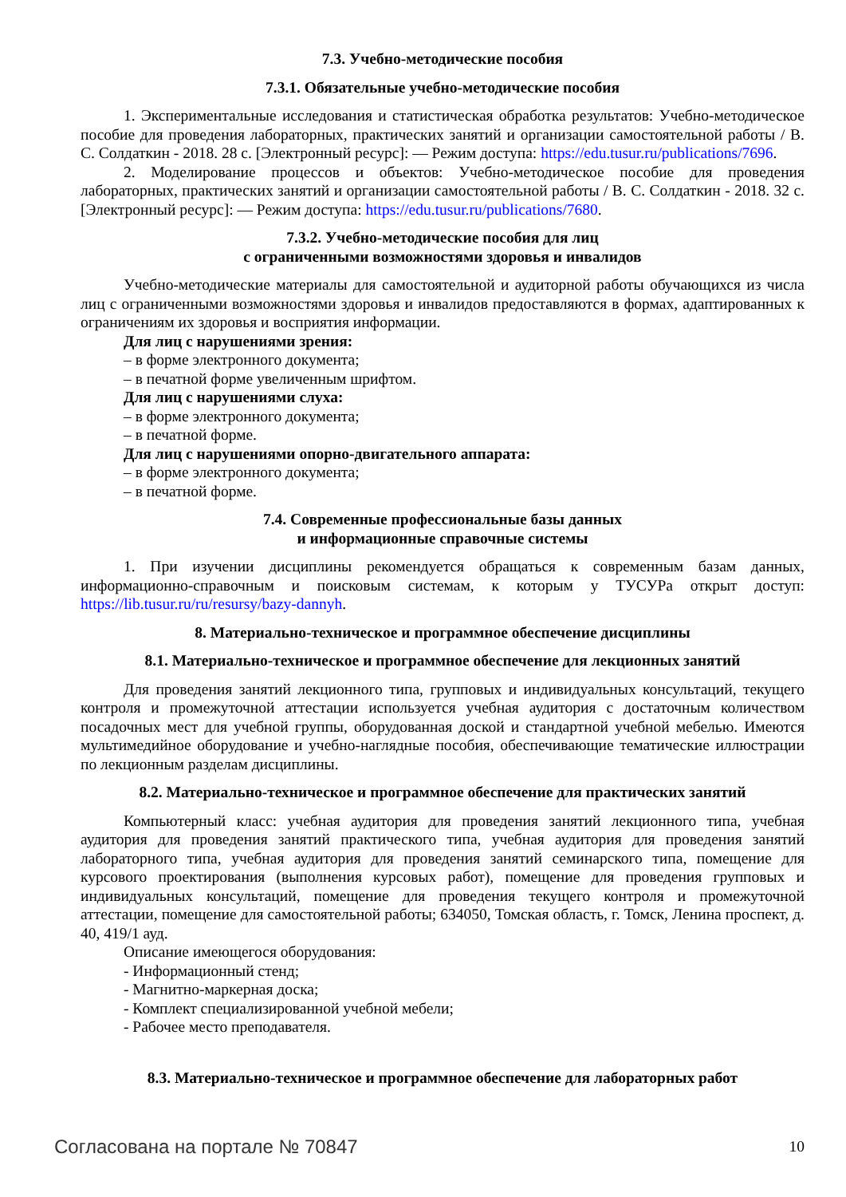7.3. Учебно-методические пособия
7.3.1. Обязательные учебно-методические пособия
1. Экспериментальные исследования и статистическая обработка результатов: Учебно-методическое пособие для проведения лабораторных, практических занятий и организации самостоятельной работы / В. С. Солдаткин - 2018. 28 с. [Электронный ресурс]: — Режим доступа: https://edu.tusur.ru/publications/7696.
2. Моделирование процессов и объектов: Учебно-методическое пособие для проведения лабораторных, практических занятий и организации самостоятельной работы / В. С. Солдаткин - 2018. 32 с. [Электронный ресурс]: — Режим доступа: https://edu.tusur.ru/publications/7680.
7.3.2. Учебно-методические пособия для лиц
с ограниченными возможностями здоровья и инвалидов
Учебно-методические материалы для самостоятельной и аудиторной работы обучающихся из числа лиц с ограниченными возможностями здоровья и инвалидов предоставляются в формах, адаптированных к ограничениям их здоровья и восприятия информации.
Для лиц с нарушениями зрения:
– в форме электронного документа;
– в печатной форме увеличенным шрифтом.
Для лиц с нарушениями слуха:
– в форме электронного документа;
– в печатной форме.
Для лиц с нарушениями опорно-двигательного аппарата:
– в форме электронного документа;
– в печатной форме.
7.4. Современные профессиональные базы данных
и информационные справочные системы
1. При изучении дисциплины рекомендуется обращаться к современным базам данных, информационно-справочным и поисковым системам, к которым у ТУСУРа открыт доступ: https://lib.tusur.ru/ru/resursy/bazy-dannyh.
8. Материально-техническое и программное обеспечение дисциплины
8.1. Материально-техническое и программное обеспечение для лекционных занятий
Для проведения занятий лекционного типа, групповых и индивидуальных консультаций, текущего контроля и промежуточной аттестации используется учебная аудитория с достаточным количеством посадочных мест для учебной группы, оборудованная доской и стандартной учебной мебелью. Имеются мультимедийное оборудование и учебно-наглядные пособия, обеспечивающие тематические иллюстрации по лекционным разделам дисциплины.
8.2. Материально-техническое и программное обеспечение для практических занятий
Компьютерный класс: учебная аудитория для проведения занятий лекционного типа, учебная аудитория для проведения занятий практического типа, учебная аудитория для проведения занятий лабораторного типа, учебная аудитория для проведения занятий семинарского типа, помещение для курсового проектирования (выполнения курсовых работ), помещение для проведения групповых и индивидуальных консультаций, помещение для проведения текущего контроля и промежуточной аттестации, помещение для самостоятельной работы; 634050, Томская область, г. Томск, Ленина проспект, д. 40, 419/1 ауд.
Описание имеющегося оборудования:
- Информационный стенд;
- Магнитно-маркерная доска;
- Комплект специализированной учебной мебели;
- Рабочее место преподавателя.
8.3. Материально-техническое и программное обеспечение для лабораторных работ
Согласована на портале № 70847 10